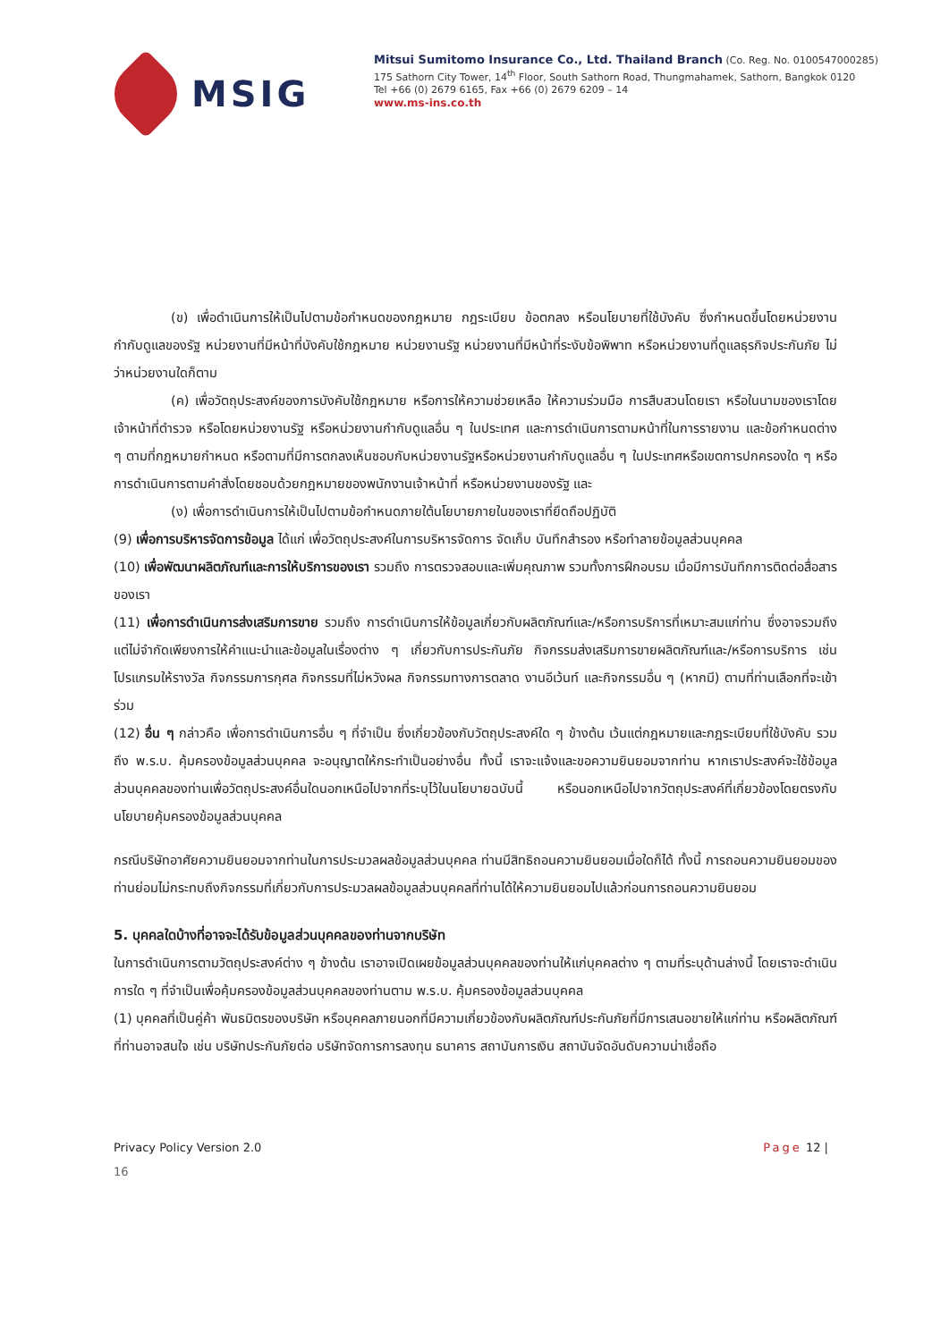MSIG
Mitsui Sumitomo Insurance Co., Ltd. Thailand Branch (Co. Reg. No. 0100547000285)
175 Sathorn City Tower, 14<sup>th</sup> Floor, South Sathorn Road, Thungmahamek, Sathorn, Bangkok 0120
Tel +66 (0) 2679 6165, Fax +66 (0) 2679 6209 – 14
www.ms-ins.co.th
(ข) เพื่อดำเนินการให้เป็นไปตามข้อกำหนดของกฎหมาย กฎระเบียบ ข้อตกลง หรือนโยบายที่ใช้บังคับ ซึ่งกำหนดขึ้นโดยหน่วยงานกำกับดูแลของรัฐ หน่วยงานที่มีหน้าที่บังคับใช้กฎหมาย หน่วยงานรัฐ หน่วยงานที่มีหน้าที่ระงับข้อพิพาท หรือหน่วยงานที่ดูแลธุรกิจประกันภัย ไม่ว่าหน่วยงานใดก็ตาม
(ค) เพื่อวัตถุประสงค์ของการบังคับใช้กฎหมาย หรือการให้ความช่วยเหลือ ให้ความร่วมมือ การสืบสวนโดยเรา หรือในนามของเราโดยเจ้าหน้าที่ตำรวจ หรือโดยหน่วยงานรัฐ หรือหน่วยงานกำกับดูแลอื่น ๆ ในประเทศ และการดำเนินการตามหน้าที่ในการรายงาน และข้อกำหนดต่าง ๆ ตามที่กฎหมายกำหนด หรือตามที่มีการตกลงเห็นชอบกับหน่วยงานรัฐหรือหน่วยงานกำกับดูแลอื่น ๆ ในประเทศหรือเขตการปกครองใด ๆ หรือการดำเนินการตามคำสั่งโดยชอบด้วยกฎหมายของพนักงานเจ้าหน้าที่ หรือหน่วยงานของรัฐ และ
(ง) เพื่อการดำเนินการให้เป็นไปตามข้อกำหนดภายใต้นโยบายภายในของเราที่ยึดถือปฏิบัติ
(9) เพื่อการบริหารจัดการข้อมูล ได้แก่ เพื่อวัตถุประสงค์ในการบริหารจัดการ จัดเก็บ บันทึกสำรอง หรือทำลายข้อมูลส่วนบุคคล
(10) เพื่อพัฒนาผลิตภัณฑ์และการให้บริการของเรา รวมถึง การตรวจสอบและเพิ่มคุณภาพ รวมทั้งการฝึกอบรม เมื่อมีการบันทึกการติดต่อสื่อสารของเรา
(11) เพื่อการดำเนินการส่งเสริมการขาย รวมถึง การดำเนินการให้ข้อมูลเกี่ยวกับผลิตภัณฑ์และ/หรือการบริการที่เหมาะสมแก่ท่าน ซึ่งอาจรวมถึงแต่ไม่จำกัดเพียงการให้คำแนะนำและข้อมูลในเรื่องต่าง ๆ เกี่ยวกับการประกันภัย กิจกรรมส่งเสริมการขายผลิตภัณฑ์และ/หรือการบริการ เช่น โปรแกรมให้รางวัล กิจกรรมการกุศล กิจกรรมที่ไม่หวังผล กิจกรรมทางการตลาด งานอีเว้นท์ และกิจกรรมอื่น ๆ (หากมี) ตามที่ท่านเลือกที่จะเข้าร่วม
(12) อื่น ๆ กล่าวคือ เพื่อการดำเนินการอื่น ๆ ที่จำเป็น ซึ่งเกี่ยวข้องกับวัตถุประสงค์ใด ๆ ข้างต้น เว้นแต่กฎหมายและกฎระเบียบที่ใช้บังคับ รวมถึง พ.ร.บ. คุ้มครองข้อมูลส่วนบุคคล จะอนุญาตให้กระทำเป็นอย่างอื่น ทั้งนี้ เราจะแจ้งและขอความยินยอมจากท่าน หากเราประสงค์จะใช้ข้อมูลส่วนบุคคลของท่านเพื่อวัตถุประสงค์อื่นใดนอกเหนือไปจากที่ระบุไว้ในนโยบายฉบับนี้ หรือนอกเหนือไปจากวัตถุประสงค์ที่เกี่ยวข้องโดยตรงกับนโยบายคุ้มครองข้อมูลส่วนบุคคล
กรณีบริษัทอาศัยความยินยอมจากท่านในการประมวลผลข้อมูลส่วนบุคคล ท่านมีสิทธิถอนความยินยอมเมื่อใดก็ได้ ทั้งนี้ การถอนความยินยอมของท่านย่อมไม่กระทบถึงกิจกรรมที่เกี่ยวกับการประมวลผลข้อมูลส่วนบุคคลที่ท่านได้ให้ความยินยอมไปแล้วก่อนการถอนความยินยอม
5. บุคคลใดบ้างที่อาจจะได้รับข้อมูลส่วนบุคคลของท่านจากบริษัท
ในการดำเนินการตามวัตถุประสงค์ต่าง ๆ ข้างต้น เราอาจเปิดเผยข้อมูลส่วนบุคคลของท่านให้แก่บุคคลต่าง ๆ ตามที่ระบุด้านล่างนี้ โดยเราจะดำเนินการใด ๆ ที่จำเป็นเพื่อคุ้มครองข้อมูลส่วนบุคคลของท่านตาม พ.ร.บ. คุ้มครองข้อมูลส่วนบุคคล
(1) บุคคลที่เป็นคู่ค้า พันธมิตรของบริษัท หรือบุคคลภายนอกที่มีความเกี่ยวข้องกับผลิตภัณฑ์ประกันภัยที่มีการเสนอขายให้แก่ท่าน หรือผลิตภัณฑ์ที่ท่านอาจสนใจ เช่น บริษัทประกันภัยต่อ บริษัทจัดการการลงทุน ธนาคาร สถาบันการเงิน สถาบันจัดอันดับความน่าเชื่อถือ
Privacy Policy Version 2.0 Page 12 |
16